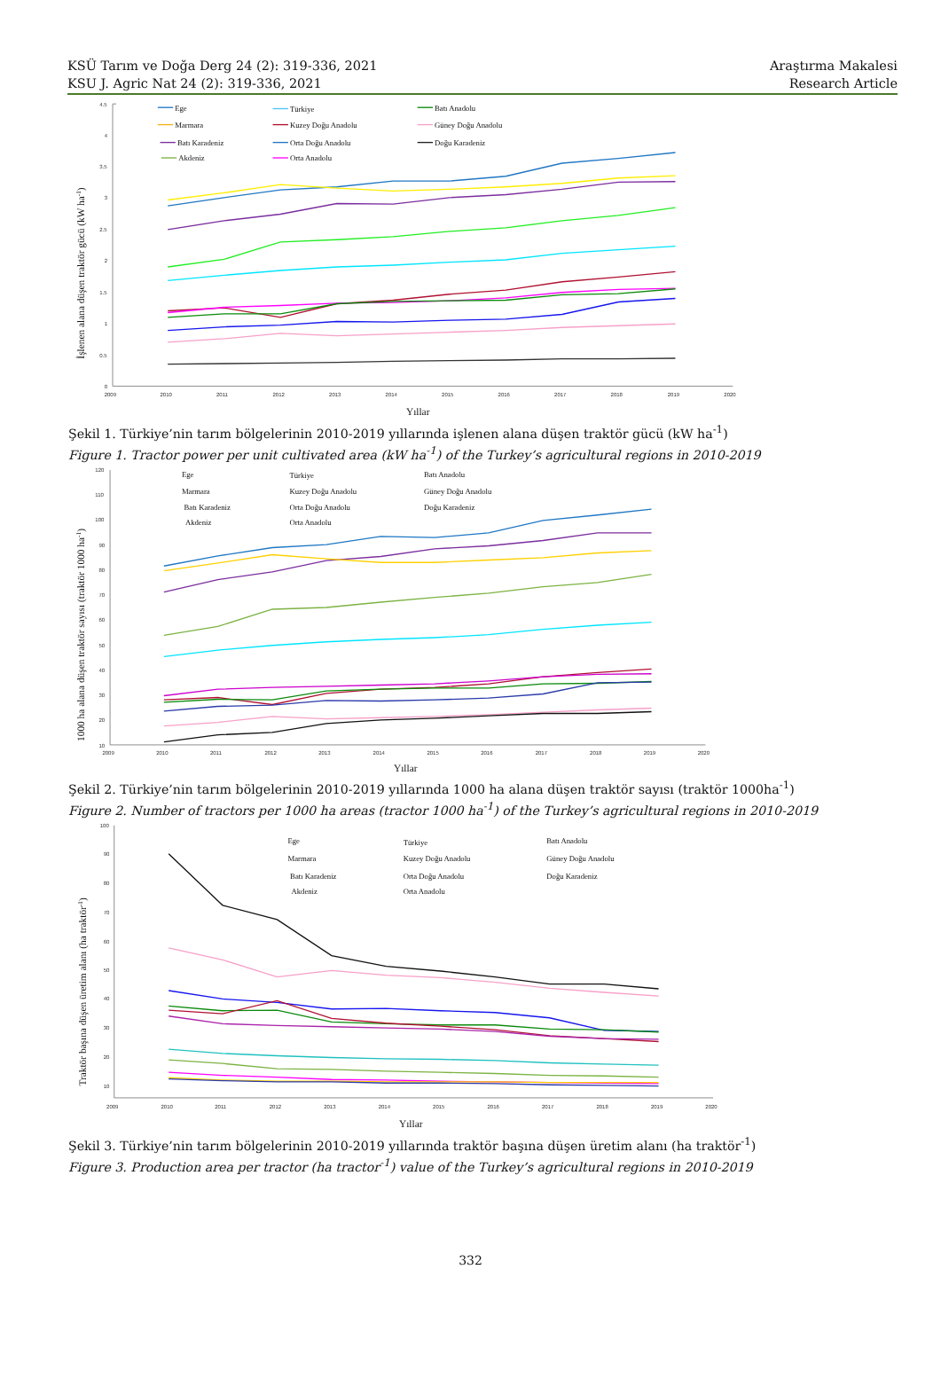KSÜ Tarım ve Doğa Derg 24 (2): 319-336, 2021
KSU J. Agric Nat 24 (2): 319-336, 2021
Araştırma Makalesi
Research Article
4.5
4
3.5
3
2.5
2
1.5
1
0.5
0
2009
2010
2011
2012
2013
2014
2015
2016
2017
2018
2019
2020
Yıllar
İşlenen alana düşen traktör gücü (kW ha-1)
Ege
Türkiye
Batı Anadolu
Marmara
Kuzey Doğu Anadolu
Güney Doğu Anadolu
Batı Karadeniz
Orta Doğu Anadolu
Doğu Karadeniz
Akdeniz
Orta Anadolu
Şekil 1. Türkiye’nin tarım bölgelerinin 2010-2019 yıllarında işlenen alana düşen traktör gücü (kW ha<sup>-1</sup>)
Figure 1. Tractor power per unit cultivated area (kW ha<sup>-1</sup>) of the Turkey’s agricultural regions in 2010-2019
120
110
100
90
80
70
60
50
40
30
20
10
2009
2010
2011
2012
2013
2014
2015
2016
2017
2018
2019
2020
Yıllar
1000 ha alana düşen traktör sayısı (traktör 1000 ha-1)
Ege
Türkiye
Batı Anadolu
Marmara
Kuzey Doğu Anadolu
Güney Doğu Anadolu
Batı Karadeniz
Orta Doğu Anadolu
Doğu Karadeniz
Akdeniz
Orta Anadolu
Şekil 2. Türkiye’nin tarım bölgelerinin 2010-2019 yıllarında 1000 ha alana düşen traktör sayısı (traktör 1000ha<sup>-1</sup>)
Figure 2. Number of tractors per 1000 ha areas (tractor 1000 ha<sup>-1</sup>) of the Turkey’s agricultural regions in 2010-2019
100
90
80
70
60
50
40
30
20
10
2009
2010
2011
2012
2013
2014
2015
2016
2017
2018
2019
2020
Yıllar
Traktör başına düşen üretim alanı (ha traktör-1)
Ege
Türkiye
Batı Anadolu
Marmara
Kuzey Doğu Anadolu
Güney Doğu Anadolu
Batı Karadeniz
Orta Doğu Anadolu
Doğu Karadeniz
Akdeniz
Orta Anadolu
Şekil 3. Türkiye’nin tarım bölgelerinin 2010-2019 yıllarında traktör başına düşen üretim alanı (ha traktör<sup>-1</sup>)
Figure 3. Production area per tractor (ha tractor<sup>-1</sup>) value of the Turkey’s agricultural regions in 2010-2019
332